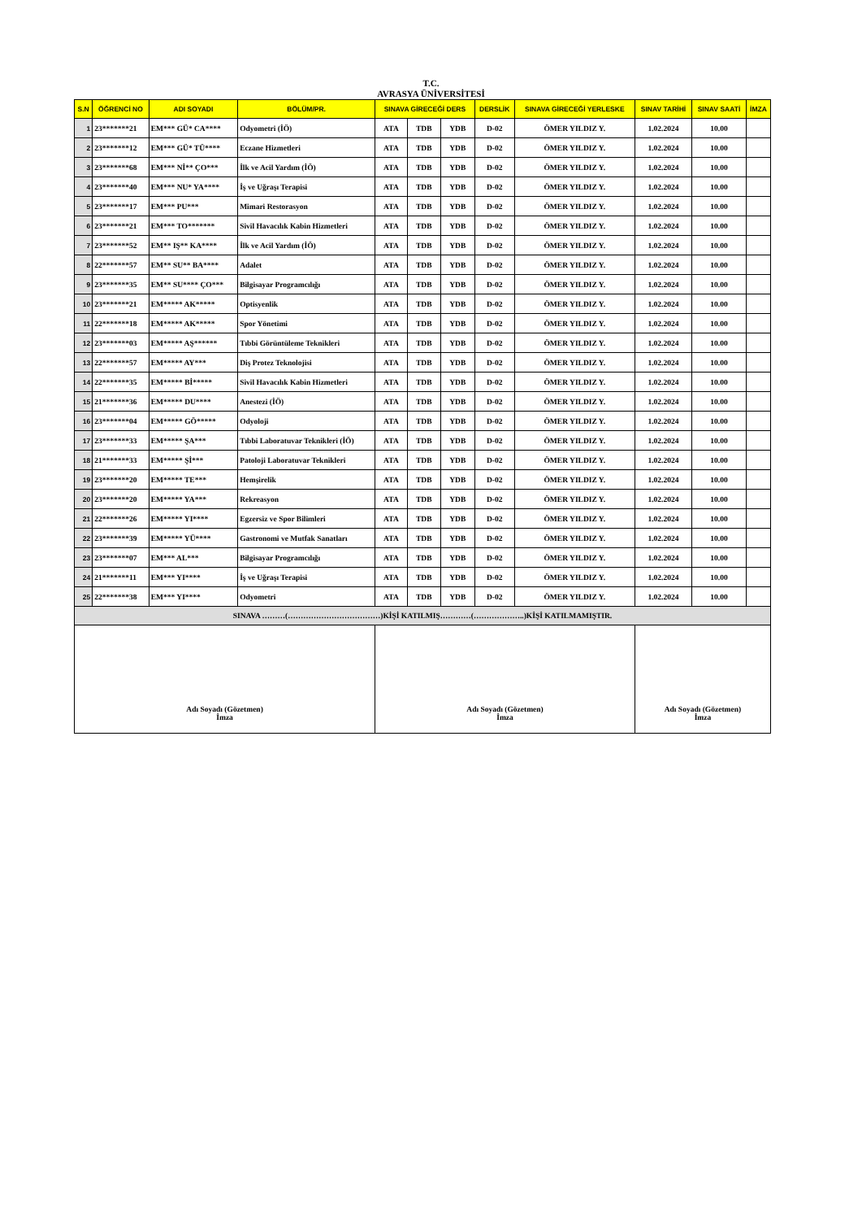T.C.
AVRASYA ÜNİVERSİTESİ
| S.N | ÖĞRENCİ NO | ADI SOYADI | BÖLÜM/PR. | SINAVA GİRECEĞİ DERS | | | DERSLİK | SINAVA GİRECEĞİ YERLESKE | SINAV TARİHİ | SINAV SAATİ | İMZA |
| --- | --- | --- | --- | --- | --- | --- | --- | --- | --- | --- | --- |
| 1 | 23*******21 | EM*** GÜ* CA**** | Odyometri (İÖ) | ATA | TDB | YDB | D-02 | ÖMER YILDIZ Y. | 1.02.2024 | 10.00 | |
| 2 | 23*******12 | EM*** GÜ* TÜ**** | Eczane Hizmetleri | ATA | TDB | YDB | D-02 | ÖMER YILDIZ Y. | 1.02.2024 | 10.00 | |
| 3 | 23*******68 | EM*** Nİ** ÇO*** | İlk ve Acil Yardım (İÖ) | ATA | TDB | YDB | D-02 | ÖMER YILDIZ Y. | 1.02.2024 | 10.00 | |
| 4 | 23*******40 | EM*** NU* YA**** | İş ve Uğraşı Terapisi | ATA | TDB | YDB | D-02 | ÖMER YILDIZ Y. | 1.02.2024 | 10.00 | |
| 5 | 23*******17 | EM*** PU*** | Mimari Restorasyon | ATA | TDB | YDB | D-02 | ÖMER YILDIZ Y. | 1.02.2024 | 10.00 | |
| 6 | 23*******21 | EM*** TO******* | Sivil Havacılık Kabin Hizmetleri | ATA | TDB | YDB | D-02 | ÖMER YILDIZ Y. | 1.02.2024 | 10.00 | |
| 7 | 23*******52 | EM** IŞ** KA**** | İlk ve Acil Yardım (İÖ) | ATA | TDB | YDB | D-02 | ÖMER YILDIZ Y. | 1.02.2024 | 10.00 | |
| 8 | 22*******57 | EM** SU** BA**** | Adalet | ATA | TDB | YDB | D-02 | ÖMER YILDIZ Y. | 1.02.2024 | 10.00 | |
| 9 | 23*******35 | EM** SU**** ÇO*** | Bilgisayar Programcılığı | ATA | TDB | YDB | D-02 | ÖMER YILDIZ Y. | 1.02.2024 | 10.00 | |
| 10 | 23*******21 | EM***** AK***** | Optisyenlik | ATA | TDB | YDB | D-02 | ÖMER YILDIZ Y. | 1.02.2024 | 10.00 | |
| 11 | 22*******18 | EM***** AK***** | Spor Yönetimi | ATA | TDB | YDB | D-02 | ÖMER YILDIZ Y. | 1.02.2024 | 10.00 | |
| 12 | 23*******03 | EM***** AŞ****** | Tıbbi Görüntüleme Teknikleri | ATA | TDB | YDB | D-02 | ÖMER YILDIZ Y. | 1.02.2024 | 10.00 | |
| 13 | 22*******57 | EM***** AY*** | Diş Protez Teknolojisi | ATA | TDB | YDB | D-02 | ÖMER YILDIZ Y. | 1.02.2024 | 10.00 | |
| 14 | 22*******35 | EM***** Bİ***** | Sivil Havacılık Kabin Hizmetleri | ATA | TDB | YDB | D-02 | ÖMER YILDIZ Y. | 1.02.2024 | 10.00 | |
| 15 | 21*******36 | EM***** DU**** | Anestezi (İÖ) | ATA | TDB | YDB | D-02 | ÖMER YILDIZ Y. | 1.02.2024 | 10.00 | |
| 16 | 23*******04 | EM***** GÖ***** | Odyoloji | ATA | TDB | YDB | D-02 | ÖMER YILDIZ Y. | 1.02.2024 | 10.00 | |
| 17 | 23*******33 | EM***** ŞA*** | Tıbbi Laboratuvar Teknikleri (İÖ) | ATA | TDB | YDB | D-02 | ÖMER YILDIZ Y. | 1.02.2024 | 10.00 | |
| 18 | 21*******33 | EM***** Şİ*** | Patoloji Laboratuvar Teknikleri | ATA | TDB | YDB | D-02 | ÖMER YILDIZ Y. | 1.02.2024 | 10.00 | |
| 19 | 23*******20 | EM***** TE*** | Hemşirelik | ATA | TDB | YDB | D-02 | ÖMER YILDIZ Y. | 1.02.2024 | 10.00 | |
| 20 | 23*******20 | EM***** YA*** | Rekreasyon | ATA | TDB | YDB | D-02 | ÖMER YILDIZ Y. | 1.02.2024 | 10.00 | |
| 21 | 22*******26 | EM***** YI**** | Egzersiz ve Spor Bilimleri | ATA | TDB | YDB | D-02 | ÖMER YILDIZ Y. | 1.02.2024 | 10.00 | |
| 22 | 23*******39 | EM***** YÜ**** | Gastronomi ve Mutfak Sanatları | ATA | TDB | YDB | D-02 | ÖMER YILDIZ Y. | 1.02.2024 | 10.00 | |
| 23 | 23*******07 | EM*** AL*** | Bilgisayar Programcılığı | ATA | TDB | YDB | D-02 | ÖMER YILDIZ Y. | 1.02.2024 | 10.00 | |
| 24 | 21*******11 | EM*** YI**** | İş ve Uğraşı Terapisi | ATA | TDB | YDB | D-02 | ÖMER YILDIZ Y. | 1.02.2024 | 10.00 | |
| 25 | 22*******38 | EM*** YI**** | Odyometri | ATA | TDB | YDB | D-02 | ÖMER YILDIZ Y. | 1.02.2024 | 10.00 | |
| SINAVA ………(………………………………)KİŞİ KATILMIŞ…………(………………..)KİŞİ KATILMAMIŞTIR. | | | | | | | | | | | |
| Adı Soyadı (Gözetmen) İmza | | | | Adı Soyadı (Gözetmen) İmza | | | | | Adı Soyadı (Gözetmen) İmza | | |